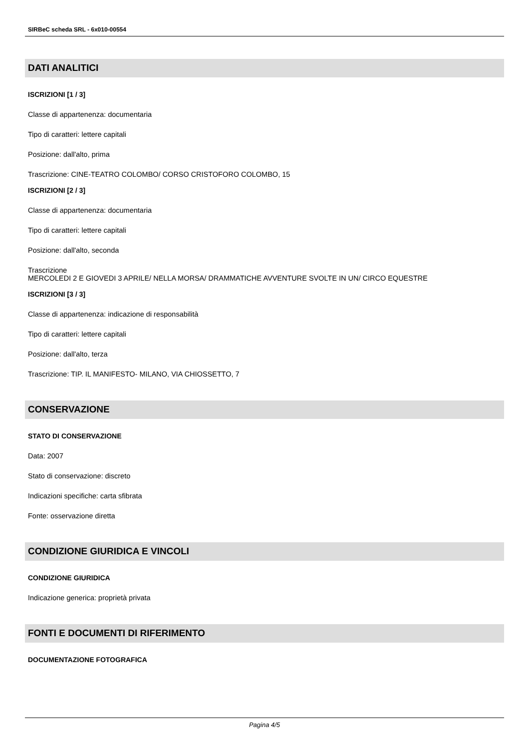SIRBeC scheda SRL - 6x010-00554
DATI ANALITICI
ISCRIZIONI [1 / 3]
Classe di appartenenza: documentaria
Tipo di caratteri: lettere capitali
Posizione: dall'alto, prima
Trascrizione: CINE-TEATRO COLOMBO/ CORSO CRISTOFORO COLOMBO, 15
ISCRIZIONI [2 / 3]
Classe di appartenenza: documentaria
Tipo di caratteri: lettere capitali
Posizione: dall'alto, seconda
Trascrizione
MERCOLEDI 2 E GIOVEDI 3 APRILE/ NELLA MORSA/ DRAMMATICHE AVVENTURE SVOLTE IN UN/ CIRCO EQUESTRE
ISCRIZIONI [3 / 3]
Classe di appartenenza: indicazione di responsabilità
Tipo di caratteri: lettere capitali
Posizione: dall'alto, terza
Trascrizione: TIP. IL MANIFESTO- MILANO, VIA CHIOSSETTO, 7
CONSERVAZIONE
STATO DI CONSERVAZIONE
Data: 2007
Stato di conservazione: discreto
Indicazioni specifiche: carta sfibrata
Fonte: osservazione diretta
CONDIZIONE GIURIDICA E VINCOLI
CONDIZIONE GIURIDICA
Indicazione generica: proprietà privata
FONTI E DOCUMENTI DI RIFERIMENTO
DOCUMENTAZIONE FOTOGRAFICA
Pagina 4/5